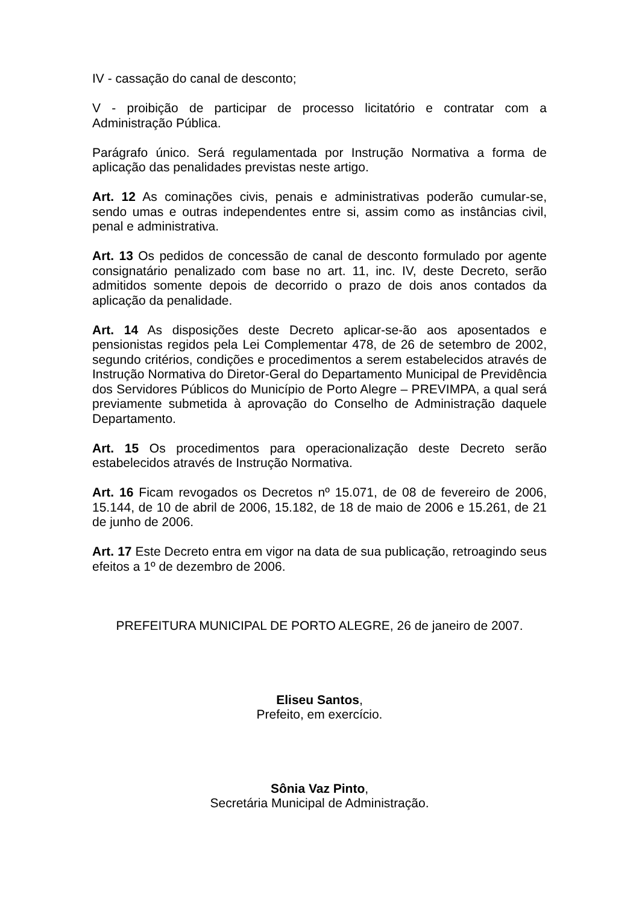IV - cassação do canal de desconto;
V - proibição de participar de processo licitatório e contratar com a Administração Pública.
Parágrafo único. Será regulamentada por Instrução Normativa a forma de aplicação das penalidades previstas neste artigo.
Art. 12 As cominações civis, penais e administrativas poderão cumular-se, sendo umas e outras independentes entre si, assim como as instâncias civil, penal e administrativa.
Art. 13 Os pedidos de concessão de canal de desconto formulado por agente consignatário penalizado com base no art. 11, inc. IV, deste Decreto, serão admitidos somente depois de decorrido o prazo de dois anos contados da aplicação da penalidade.
Art. 14 As disposições deste Decreto aplicar-se-ão aos aposentados e pensionistas regidos pela Lei Complementar 478, de 26 de setembro de 2002, segundo critérios, condições e procedimentos a serem estabelecidos através de Instrução Normativa do Diretor-Geral do Departamento Municipal de Previdência dos Servidores Públicos do Município de Porto Alegre – PREVIMPA, a qual será previamente submetida à aprovação do Conselho de Administração daquele Departamento.
Art. 15 Os procedimentos para operacionalização deste Decreto serão estabelecidos através de Instrução Normativa.
Art. 16 Ficam revogados os Decretos nº 15.071, de 08 de fevereiro de 2006, 15.144, de 10 de abril de 2006, 15.182, de 18 de maio de 2006 e 15.261, de 21 de junho de 2006.
Art. 17 Este Decreto entra em vigor na data de sua publicação, retroagindo seus efeitos a 1º de dezembro de 2006.
PREFEITURA MUNICIPAL DE PORTO ALEGRE, 26 de janeiro de 2007.
Eliseu Santos,
Prefeito, em exercício.
Sônia Vaz Pinto,
Secretária Municipal de Administração.